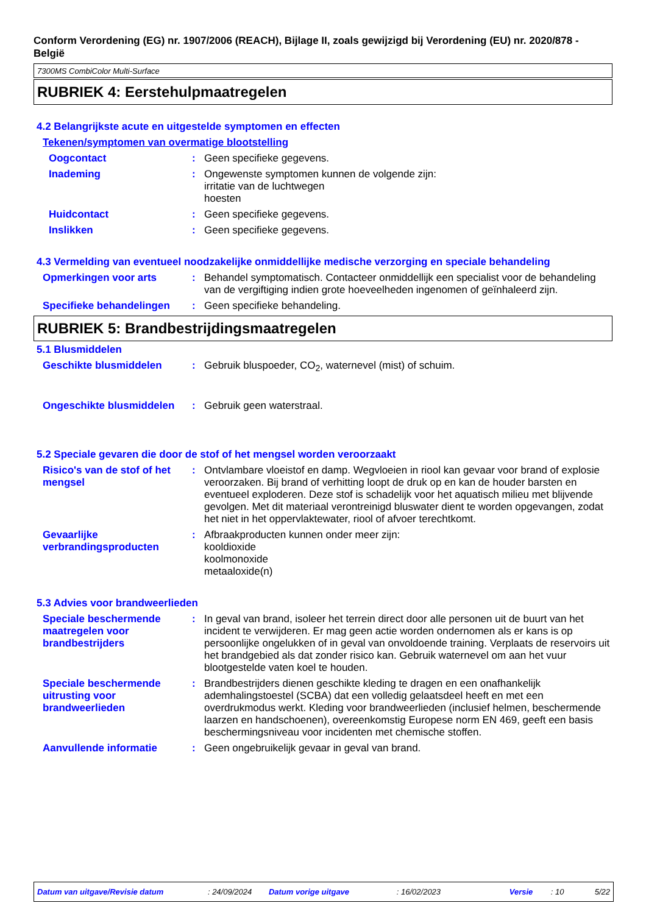Conform Verordening (EG) nr. 1907/2006 (REACH), Bijlage II, zoals gewijzigd bij Verordening (EU) nr. 2020/878 - België
7300MS CombiColor Multi-Surface
RUBRIEK 4: Eerstehulpmaatregelen
4.2 Belangrijkste acute en uitgestelde symptomen en effecten
Tekenen/symptomen van overmatige blootstelling
Oogcontact : Geen specifieke gegevens.
Inademing : Ongewenste symptomen kunnen de volgende zijn:
irritatie van de luchtwegen
hoesten
Huidcontact : Geen specifieke gegevens.
Inslikken : Geen specifieke gegevens.
4.3 Vermelding van eventueel noodzakelijke onmiddellijke medische verzorging en speciale behandeling
Opmerkingen voor arts : Behandel symptomatisch. Contacteer onmiddellijk een specialist voor de behandeling van de vergiftiging indien grote hoeveelheden ingenomen of geïnhaleerd zijn.
Specifieke behandelingen : Geen specifieke behandeling.
RUBRIEK 5: Brandbestrijdingsmaatregelen
5.1 Blusmiddelen
Geschikte blusmiddelen : Gebruik bluspoeder, CO<sub>2</sub>, waternevel (mist) of schuim.
Ongeschikte blusmiddelen : Gebruik geen waterstraal.
5.2 Speciale gevaren die door de stof of het mengsel worden veroorzaakt
Risico's van de stof of het mengsel
: Ontvlambare vloeistof en damp. Wegvloeien in riool kan gevaar voor brand of explosie veroorzaken. Bij brand of verhitting loopt de druk op en kan de houder barsten en eventueel exploderen. Deze stof is schadelijk voor het aquatisch milieu met blijvende gevolgen. Met dit materiaal verontreinigd bluswater dient te worden opgevangen, zodat het niet in het oppervlaktewater, riool of afvoer terechtkomt.
Gevaarlijke verbrandingsproducten
: Afbraakproducten kunnen onder meer zijn:
kooldioxide
koolmonoxide
metaaloxide(n)
5.3 Advies voor brandweerlieden
Speciale beschermende maatregelen voor brandbestrijders
: In geval van brand, isoleer het terrein direct door alle personen uit de buurt van het incident te verwijderen. Er mag geen actie worden ondernomen als er kans is op persoonlijke ongelukken of in geval van onvoldoende training. Verplaats de reservoirs uit het brandgebied als dat zonder risico kan. Gebruik waternevel om aan het vuur blootgestelde vaten koel te houden.
Speciale beschermende uitrusting voor brandweerlieden
: Brandbestrijders dienen geschikte kleding te dragen en een onafhankelijk ademhalingstoestel (SCBA) dat een volledig gelaatsdeel heeft en met een overdrukmodus werkt. Kleding voor brandweerlieden (inclusief helmen, beschermende laarzen en handschoenen), overeenkomstig Europese norm EN 469, geeft een basis beschermingsniveau voor incidenten met chemische stoffen.
Aanvullende informatie : Geen ongebruikelijk gevaar in geval van brand.
Datum van uitgave/Revisie datum: 24/09/2024 Datum vorige uitgave: 16/02/2023 Versie: 10 5/22